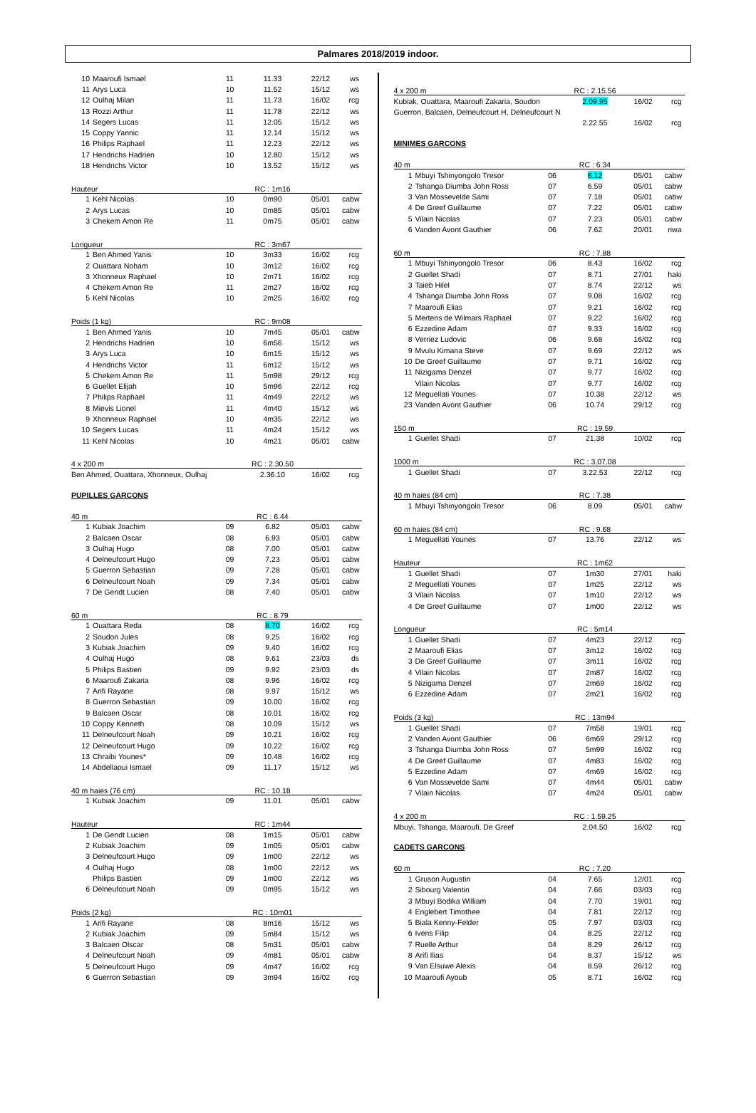Palmares 2018/2019 indoor.
| 10 | Maaroufi Ismael | 11 | 11.33 | 22/12 | ws |
| 11 | Arys Luca | 10 | 11.52 | 15/12 | ws |
| 12 | Oulhaj Milan | 11 | 11.73 | 16/02 | rcg |
| 13 | Rozzi Arthur | 11 | 11.78 | 22/12 | ws |
| 14 | Segers Lucas | 11 | 12.05 | 15/12 | ws |
| 15 | Coppy Yannic | 11 | 12.14 | 15/12 | ws |
| 16 | Philips Raphael | 11 | 12.23 | 22/12 | ws |
| 17 | Hendrichs Hadrien | 10 | 12.80 | 15/12 | ws |
| 18 | Hendrichs Victor | 10 | 13.52 | 15/12 | ws |
| Hauteur | | | RC : 1m16 | | |
| 1 | Kehl Nicolas | 10 | 0m90 | 05/01 | cabw |
| 2 | Arys Lucas | 10 | 0m85 | 05/01 | cabw |
| 3 | Chekem Amon Re | 11 | 0m75 | 05/01 | cabw |
| Longueur | | | RC : 3m67 | | |
| 1 | Ben Ahmed Yanis | 10 | 3m33 | 16/02 | rcg |
| 2 | Ouattara Noham | 10 | 3m12 | 16/02 | rcg |
| 3 | Xhonneux Raphael | 10 | 2m71 | 16/02 | rcg |
| 4 | Chekem Amon Re | 11 | 2m27 | 16/02 | rcg |
| 5 | Kehl Nicolas | 10 | 2m25 | 16/02 | rcg |
| Poids (1 kg) | | | RC : 9m08 | | |
| 1 | Ben Ahmed Yanis | 10 | 7m45 | 05/01 | cabw |
| 2 | Hendrichs Hadrien | 10 | 6m56 | 15/12 | ws |
| 3 | Arys Luca | 10 | 6m15 | 15/12 | ws |
| 4 | Hendrichs Victor | 11 | 6m12 | 15/12 | ws |
| 5 | Chekem Amon Re | 11 | 5m98 | 29/12 | rcg |
| 6 | Guellet Elijah | 10 | 5m96 | 22/12 | rcg |
| 7 | Philips Raphael | 11 | 4m49 | 22/12 | ws |
| 8 | Mievis Lionel | 11 | 4m40 | 15/12 | ws |
| 9 | Xhonneux Raphael | 10 | 4m35 | 22/12 | ws |
| 10 | Segers Lucas | 11 | 4m24 | 15/12 | ws |
| 11 | Kehl Nicolas | 10 | 4m21 | 05/01 | cabw |
| 4 x 200 m | RC : 2.30.50 | | |
| Ben Ahmed, Ouattara, Xhonneux, Oulhaj | 2.36.10 | 16/02 | rcg |
PUPILLES GARCONS
| 40 m | | | RC : 6.44 | | |
| 1 | Kubiak Joachim | 09 | 6.82 | 05/01 | cabw |
| 2 | Balcaen Oscar | 08 | 6.93 | 05/01 | cabw |
| 3 | Oulhaj Hugo | 08 | 7.00 | 05/01 | cabw |
| 4 | Delneufcourt Hugo | 09 | 7.23 | 05/01 | cabw |
| 5 | Guerron Sebastian | 09 | 7.28 | 05/01 | cabw |
| 6 | Delneufcourt Noah | 09 | 7.34 | 05/01 | cabw |
| 7 | De Gendt Lucien | 08 | 7.40 | 05/01 | cabw |
| 60 m | | | RC : 8.79 | | |
| 1 | Ouattara Reda | 08 | 8.70 | 16/02 | rcg |
| 2 | Soudon Jules | 08 | 9.25 | 16/02 | rcg |
| 3 | Kubiak Joachim | 09 | 9.40 | 16/02 | rcg |
| 4 | Oulhaj Hugo | 08 | 9.61 | 23/03 | ds |
| 5 | Philips Bastien | 09 | 9.92 | 23/03 | ds |
| 6 | Maaroufi Zakaria | 08 | 9.96 | 16/02 | rcg |
| 7 | Arifi Rayane | 08 | 9.97 | 15/12 | ws |
| 8 | Guerron Sebastian | 09 | 10.00 | 16/02 | rcg |
| 9 | Balcaen Oscar | 08 | 10.01 | 16/02 | rcg |
| 10 | Coppy Kenneth | 08 | 10.09 | 15/12 | ws |
| 11 | Delneufcourt Noah | 09 | 10.21 | 16/02 | rcg |
| 12 | Delneufcourt Hugo | 09 | 10.22 | 16/02 | rcg |
| 13 | Chraibi Younes* | 09 | 10.48 | 16/02 | rcg |
| 14 | Abdellaoui Ismael | 09 | 11.17 | 15/12 | ws |
| 40 m haies (76 cm) | | | RC : 10.18 | | |
| 1 | Kubiak Joachim | 09 | 11.01 | 05/01 | cabw |
| Hauteur | | | RC : 1m44 | | |
| 1 | De Gendt Lucien | 08 | 1m15 | 05/01 | cabw |
| 2 | Kubiak Joachim | 09 | 1m05 | 05/01 | cabw |
| 3 | Delneufcourt Hugo | 09 | 1m00 | 22/12 | ws |
| 4 | Oulhaj Hugo | 08 | 1m00 | 22/12 | ws |
| | Philips Bastien | 09 | 1m00 | 22/12 | ws |
| 6 | Delneufcourt Noah | 09 | 0m95 | 15/12 | ws |
| Poids (2 kg) | | | RC : 10m01 | | |
| 1 | Arifi Rayane | 08 | 8m16 | 15/12 | ws |
| 2 | Kubiak Joachim | 09 | 5m84 | 15/12 | ws |
| 3 | Balcaen Olscar | 08 | 5m31 | 05/01 | cabw |
| 4 | Delneufcourt Noah | 09 | 4m81 | 05/01 | cabw |
| 5 | Delneufcourt Hugo | 09 | 4m47 | 16/02 | rcg |
| 6 | Guerron Sebastian | 09 | 3m94 | 16/02 | rcg |
| 4 x 200 m | RC : 2.15.56 | | |
| Kubiak, Ouattara, Maaroufi Zakaria, Soudon | 2.09.95 | 16/02 | rcg |
| Guerron, Balcaen, Delneufcourt H, Delneufcourt N | | | |
| | 2.22.55 | 16/02 | rcg |
MINIMES GARCONS
| 40 m | | | RC : 6.34 | | |
| 1 | Mbuyi Tshinyongolo Tresor | 06 | 6.12 | 05/01 | cabw |
| 2 | Tshanga Diumba John Ross | 07 | 6.59 | 05/01 | cabw |
| 3 | Van Mossevelde Sami | 07 | 7.18 | 05/01 | cabw |
| 4 | De Greef Guillaume | 07 | 7.22 | 05/01 | cabw |
| 5 | Vilain Nicolas | 07 | 7.23 | 05/01 | cabw |
| 6 | Vanden Avont Gauthier | 06 | 7.62 | 20/01 | riwa |
| 60 m | | | RC : 7.88 | | |
| 1 | Mbuyi Tshinyongolo Tresor | 06 | 8.43 | 16/02 | rcg |
| 2 | Guellet Shadi | 07 | 8.71 | 27/01 | haki |
| 3 | Taieb Hilel | 07 | 8.74 | 22/12 | ws |
| 4 | Tshanga Diumba John Ross | 07 | 9.08 | 16/02 | rcg |
| 7 | Maaroufi Elias | 07 | 9.21 | 16/02 | rcg |
| 5 | Mertens de Wilmars Raphael | 07 | 9.22 | 16/02 | rcg |
| 6 | Ezzedine Adam | 07 | 9.33 | 16/02 | rcg |
| 8 | Verriez Ludovic | 06 | 9.68 | 16/02 | rcg |
| 9 | Mvulu Kimana Steve | 07 | 9.69 | 22/12 | ws |
| 10 | De Greef Guillaume | 07 | 9.71 | 16/02 | rcg |
| 11 | Nizigama Denzel | 07 | 9.77 | 16/02 | rcg |
| | Vilain Nicolas | 07 | 9.77 | 16/02 | rcg |
| 12 | Meguellati Younes | 07 | 10.38 | 22/12 | ws |
| 23 | Vanden Avont Gauthier | 06 | 10.74 | 29/12 | rcg |
| 150 m | | | RC : 19.59 | | |
| 1 | Guellet Shadi | 07 | 21.38 | 10/02 | rcg |
| 1000 m | | | RC : 3.07.08 | | |
| 1 | Guellet Shadi | 07 | 3.22.53 | 22/12 | rcg |
| 40 m haies (84 cm) | | | RC : 7.38 | | |
| 1 | Mbuyi Tshinyongolo Tresor | 06 | 8.09 | 05/01 | cabw |
| 60 m haies (84 cm) | | | RC : 9.68 | | |
| 1 | Meguellati Younes | 07 | 13.76 | 22/12 | ws |
| Hauteur | | | RC : 1m62 | | |
| 1 | Guellet Shadi | 07 | 1m30 | 27/01 | haki |
| 2 | Meguellati Younes | 07 | 1m25 | 22/12 | ws |
| 3 | Vilain Nicolas | 07 | 1m10 | 22/12 | ws |
| 4 | De Greef Guillaume | 07 | 1m00 | 22/12 | ws |
| Longueur | | | RC : 5m14 | | |
| 1 | Guellet Shadi | 07 | 4m23 | 22/12 | rcg |
| 2 | Maaroufi Elias | 07 | 3m12 | 16/02 | rcg |
| 3 | De Greef Guillaume | 07 | 3m11 | 16/02 | rcg |
| 4 | Vilain Nicolas | 07 | 2m87 | 16/02 | rcg |
| 5 | Nizigama Denzel | 07 | 2m69 | 16/02 | rcg |
| 6 | Ezzedine Adam | 07 | 2m21 | 16/02 | rcg |
| Poids (3 kg) | | | RC : 13m94 | | |
| 1 | Guellet Shadi | 07 | 7m58 | 19/01 | rcg |
| 2 | Vanden Avont Gauthier | 06 | 6m69 | 29/12 | rcg |
| 3 | Tshanga Diumba John Ross | 07 | 5m99 | 16/02 | rcg |
| 4 | De Greef Guillaume | 07 | 4m83 | 16/02 | rcg |
| 5 | Ezzedine Adam | 07 | 4m69 | 16/02 | rcg |
| 6 | Van Mossevelde Sami | 07 | 4m44 | 05/01 | cabw |
| 7 | Vilain Nicolas | 07 | 4m24 | 05/01 | cabw |
| 4 x 200 m | RC : 1.59.25 | | |
| Mbuyi, Tshanga, Maaroufi, De Greef | 2.04.50 | 16/02 | rcg |
CADETS GARCONS
| 60 m | | | RC : 7.20 | | |
| 1 | Gruson Augustin | 04 | 7.65 | 12/01 | rcg |
| 2 | Sibourg Valentin | 04 | 7.66 | 03/03 | rcg |
| 3 | Mbuyi Bodika William | 04 | 7.70 | 19/01 | rcg |
| 4 | Englebert Timothee | 04 | 7.81 | 22/12 | rcg |
| 5 | Biala Kenny-Felder | 05 | 7.97 | 03/03 | rcg |
| 6 | Ivens Filip | 04 | 8.25 | 22/12 | rcg |
| 7 | Ruelle Arthur | 04 | 8.29 | 26/12 | rcg |
| 8 | Arifi Ilias | 04 | 8.37 | 15/12 | ws |
| 9 | Van Elsuwe Alexis | 04 | 8.59 | 26/12 | rcg |
| 10 | Maaroufi Ayoub | 05 | 8.71 | 16/02 | rcg |